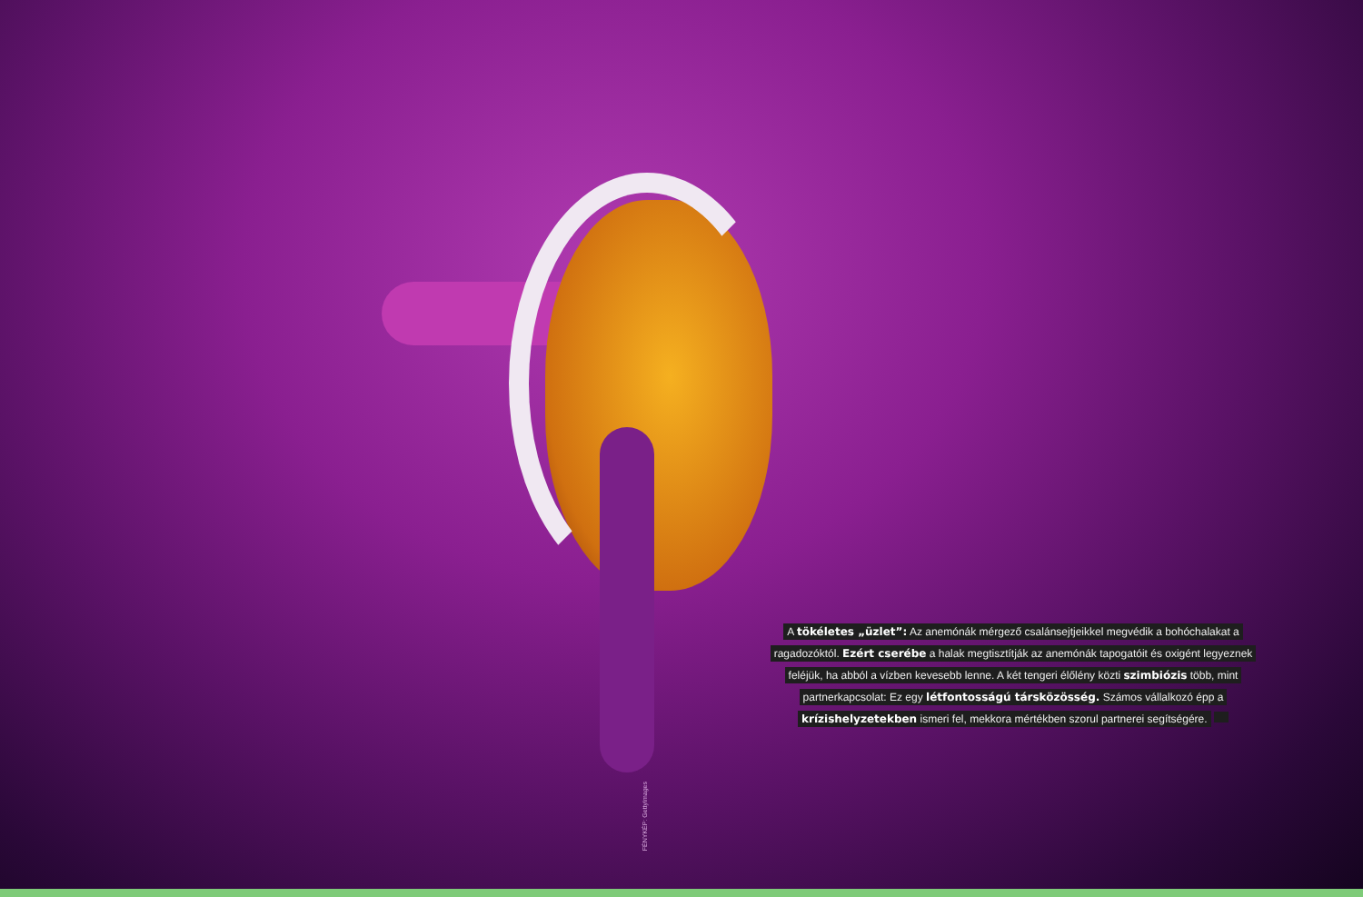FÉNYKÉP: GettyImages
A tökéletes „üzlet”: Az anemónák mérgező csalánsejtjeikkel megvédik a bohóchalakat a ragadozóktól. Ezért cserébe a halak megtisztítják az anemónák tapogatóit és oxigént legyeznek feléjük, ha abból a vízben kevesebb lenne. A két tengeri élőlény közti szimbiózis több, mint partnerkapcsolat: Ez egy létfontosságú társközösség. Számos vállalkozó épp a krízishelyzetekben ismeri fel, mekkora mértékben szorul partnerei segítségére.